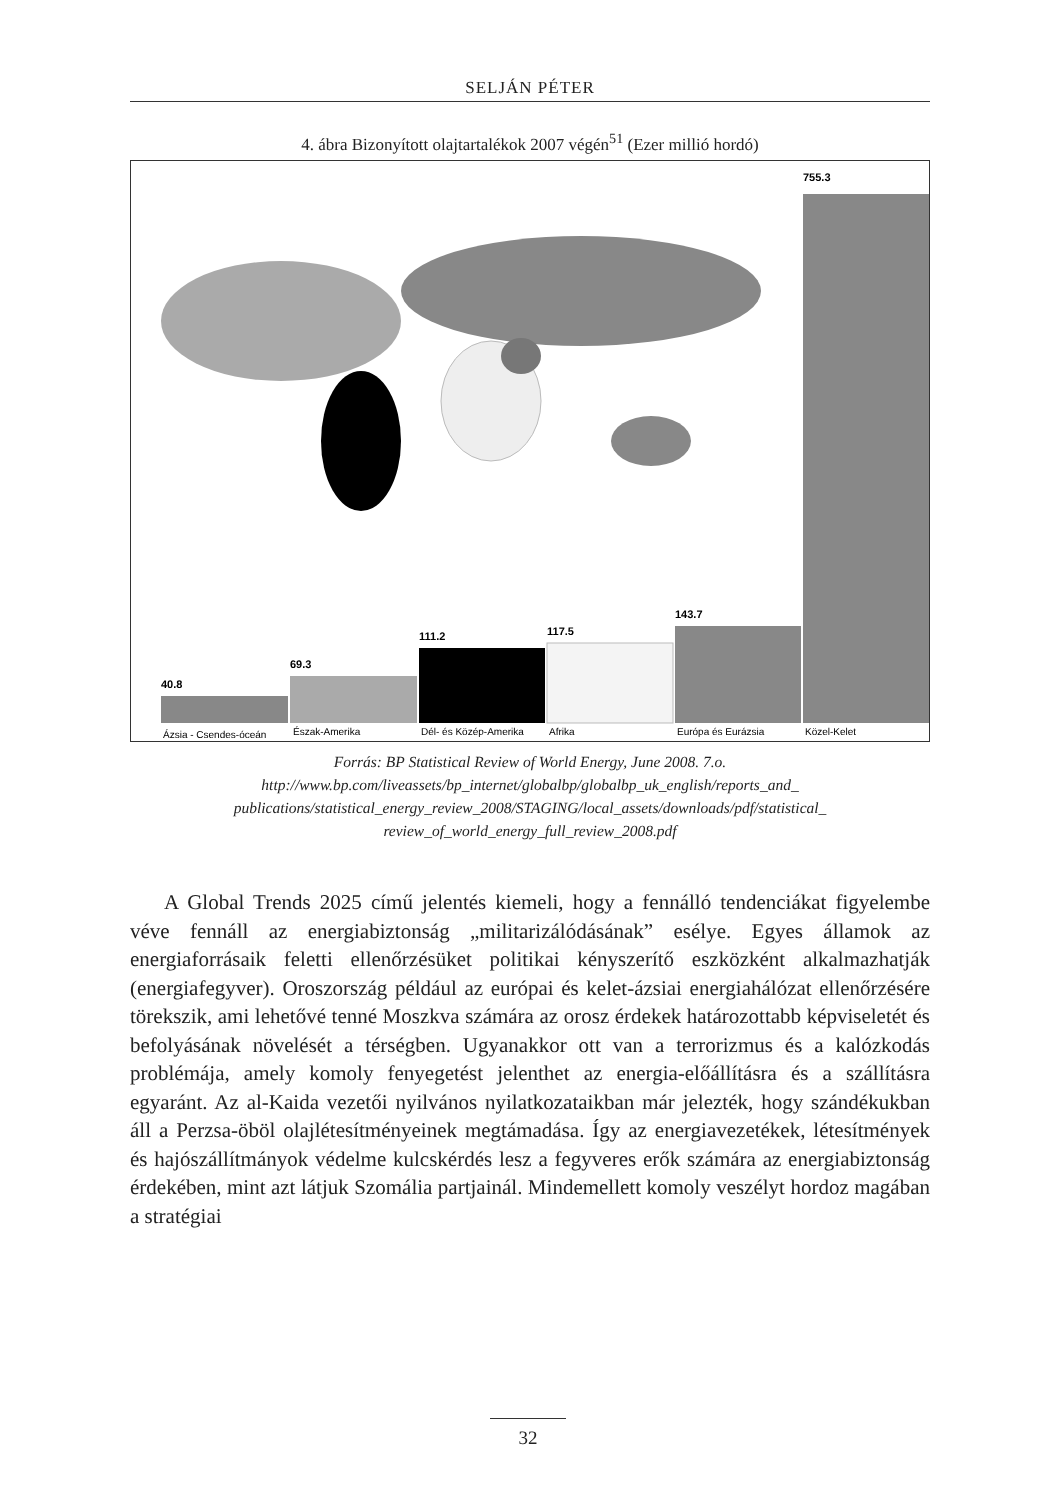SELJÁN PÉTER
4. ábra Bizonyított olajtartalékok 2007 végén<sup>51</sup> (Ezer millió hordó)
40.8
69.3
111.2
117.5
143.7
755.3
Ázsia - Csendes-óceán
Észak-Amerika
Dél- és Közép-Amerika
Afrika
Európa és Eurázsia
Közel-Kelet
Forrás: BP Statistical Review of World Energy, June 2008. 7.o.
http://www.bp.com/liveassets/bp_internet/globalbp/globalbp_uk_english/reports_and_
publications/statistical_energy_review_2008/STAGING/local_assets/downloads/pdf/statistical_
review_of_world_energy_full_review_2008.pdf
A Global Trends 2025 című jelentés kiemeli, hogy a fennálló tendenciákat figyelembe véve fennáll az energiabiztonság „militarizálódásának” esélye. Egyes államok az energiaforrásaik feletti ellenőrzésüket politikai kényszerítő eszközként alkalmazhatják (energiafegyver). Oroszország például az európai és kelet-ázsiai energiahálózat ellenőrzésére törekszik, ami lehetővé tenné Moszkva számára az orosz érdekek határozottabb képviseletét és befolyásának növelését a térségben. Ugyanakkor ott van a terrorizmus és a kalózkodás problémája, amely komoly fenyegetést jelenthet az energia-előállításra és a szállításra egyaránt. Az al-Kaida vezetői nyilvános nyilatkozataikban már jelezték, hogy szándékukban áll a Perzsa-öböl olajlétesítményeinek megtámadása. Így az energiavezetékek, létesítmények és hajószállítmányok védelme kulcskérdés lesz a fegyveres erők számára az energiabiztonság érdekében, mint azt látjuk Szomália partjainál. Mindemellett komoly veszélyt hordoz magában a stratégiai
32